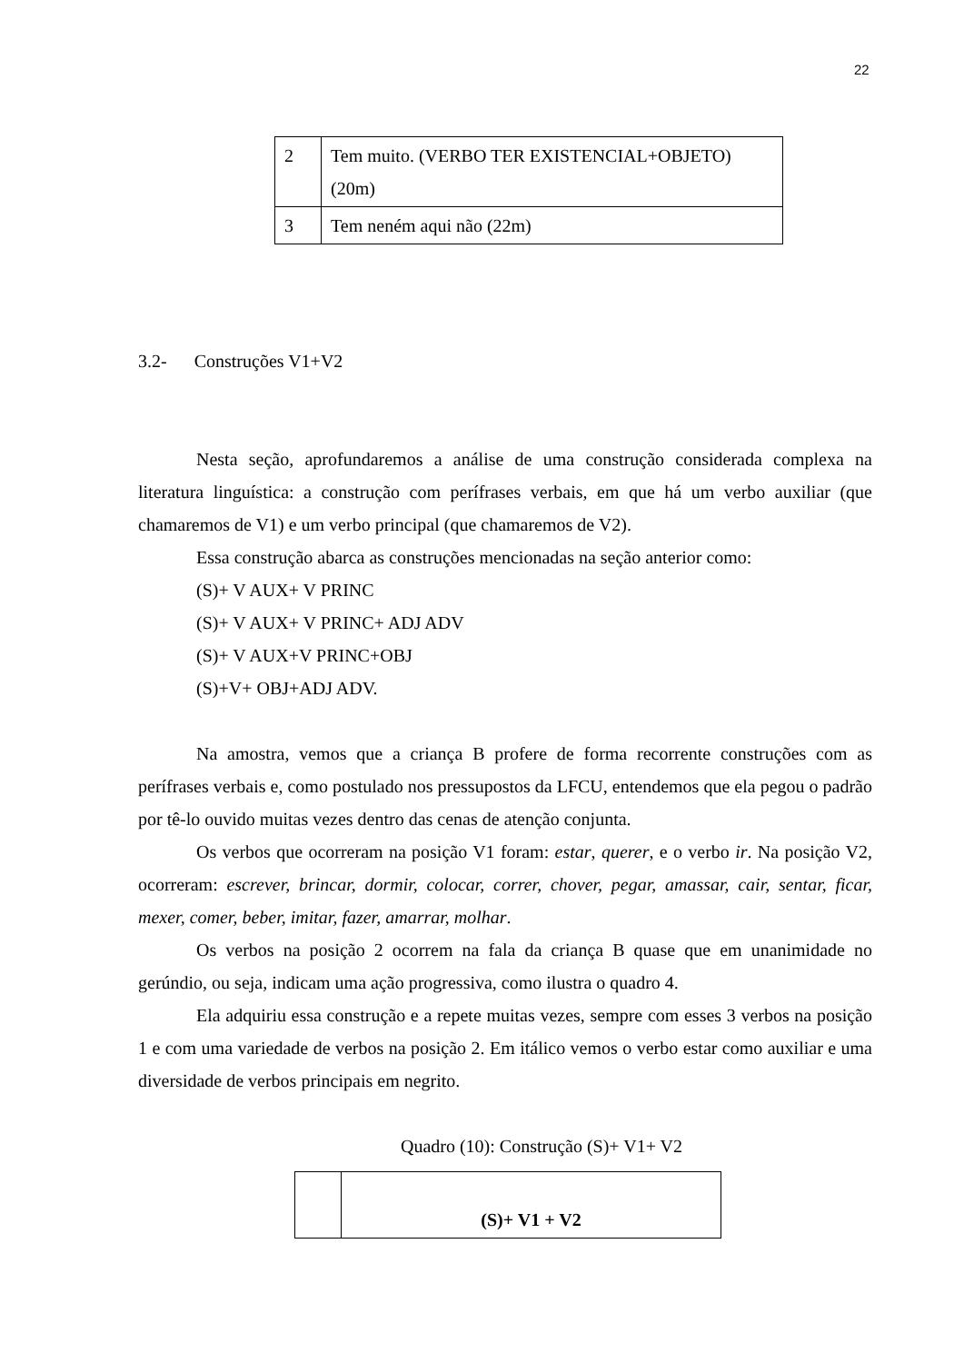22
| 2 | Tem muito. (VERBO TER EXISTENCIAL+OBJETO) (20m) |
| 3 | Tem neném aqui não (22m) |
3.2- Construções V1+V2
Nesta seção, aprofundaremos a análise de uma construção considerada complexa na literatura linguística: a construção com perífrases verbais, em que há um verbo auxiliar (que chamaremos de V1) e um verbo principal (que chamaremos de V2).
Essa construção abarca as construções mencionadas na seção anterior como:
(S)+ V AUX+ V PRINC
(S)+ V AUX+ V PRINC+ ADJ ADV
(S)+ V AUX+V PRINC+OBJ
(S)+V+ OBJ+ADJ ADV.
Na amostra, vemos que a criança B profere de forma recorrente construções com as perífrases verbais e, como postulado nos pressupostos da LFCU, entendemos que ela pegou o padrão por tê-lo ouvido muitas vezes dentro das cenas de atenção conjunta.
Os verbos que ocorreram na posição V1 foram: estar, querer, e o verbo ir. Na posição V2, ocorreram: escrever, brincar, dormir, colocar, correr, chover, pegar, amassar, cair, sentar, ficar, mexer, comer, beber, imitar, fazer, amarrar, molhar.
Os verbos na posição 2 ocorrem na fala da criança B quase que em unanimidade no gerúndio, ou seja, indicam uma ação progressiva, como ilustra o quadro 4.
Ela adquiriu essa construção e a repete muitas vezes, sempre com esses 3 verbos na posição 1 e com uma variedade de verbos na posição 2. Em itálico vemos o verbo estar como auxiliar e uma diversidade de verbos principais em negrito.
Quadro (10): Construção (S)+ V1+ V2
| | (S)+ V1 + V2 |